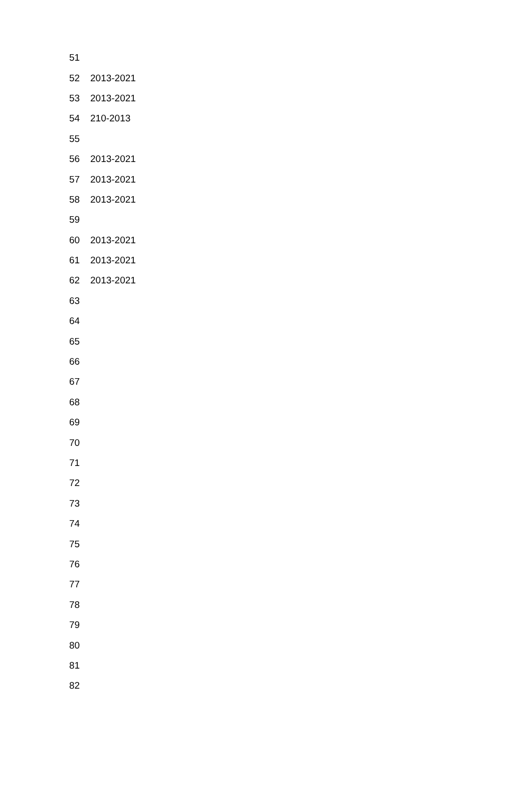| 51 | |
| 52 | 2013-2021 |
| 53 | 2013-2021 |
| 54 | 210-2013 |
| 55 | |
| 56 | 2013-2021 |
| 57 | 2013-2021 |
| 58 | 2013-2021 |
| 59 | |
| 60 | 2013-2021 |
| 61 | 2013-2021 |
| 62 | 2013-2021 |
| 63 | |
| 64 | |
| 65 | |
| 66 | |
| 67 | |
| 68 | |
| 69 | |
| 70 | |
| 71 | |
| 72 | |
| 73 | |
| 74 | |
| 75 | |
| 76 | |
| 77 | |
| 78 | |
| 79 | |
| 80 | |
| 81 | |
| 82 | |